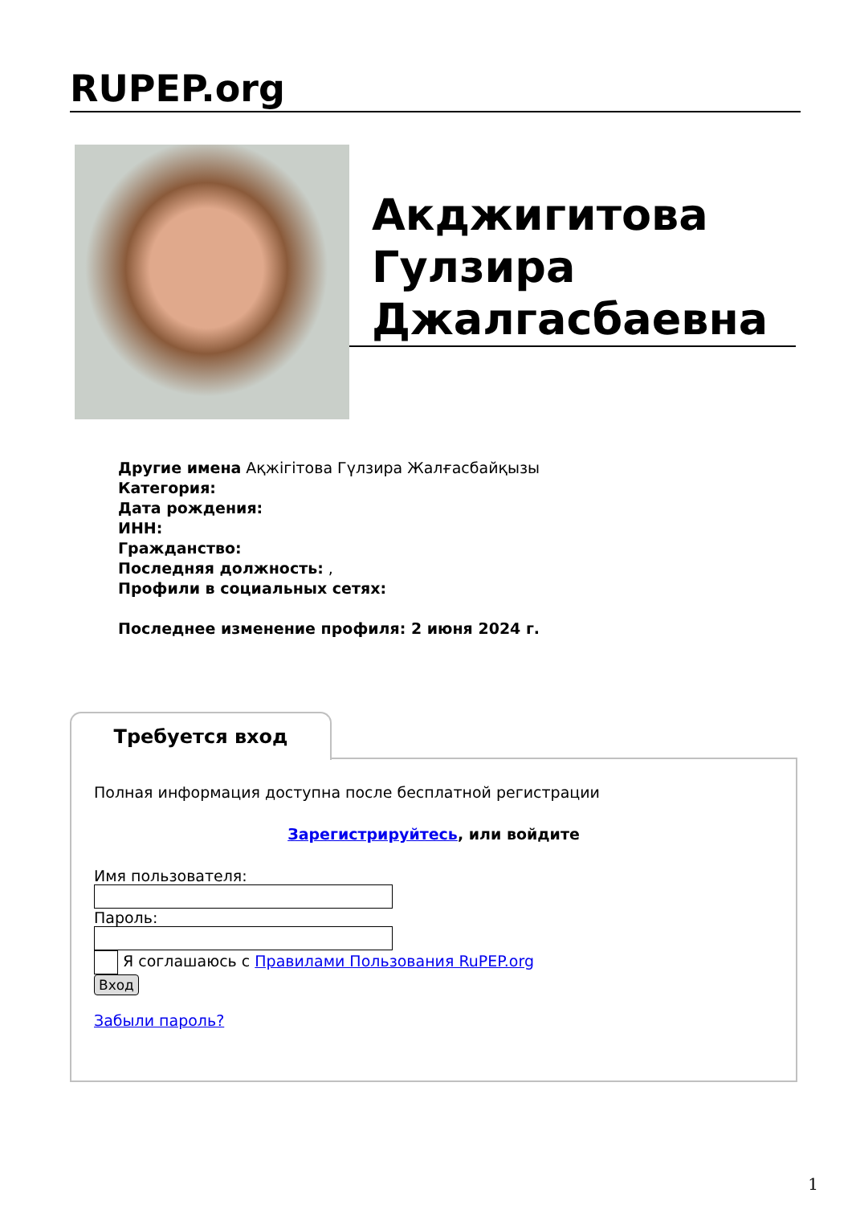RUPEP.org
Акджигитова Гулзира Джалгасбаевна
Другие имена Ақжігітова Гүлзира Жалғасбайқызы
Категория:
Дата рождения:
ИНН:
Гражданство:
Последняя должность: ,
Профили в социальных сетях:
Последнее изменение профиля: 2 июня 2024 г.
Требуется вход
Полная информация доступна после бесплатной регистрации
Зарегистрируйтесь, или войдите
Имя пользователя:
Пароль:
Я соглашаюсь с Правилами Пользования RuPEP.org
Вход
Забыли пароль?
1